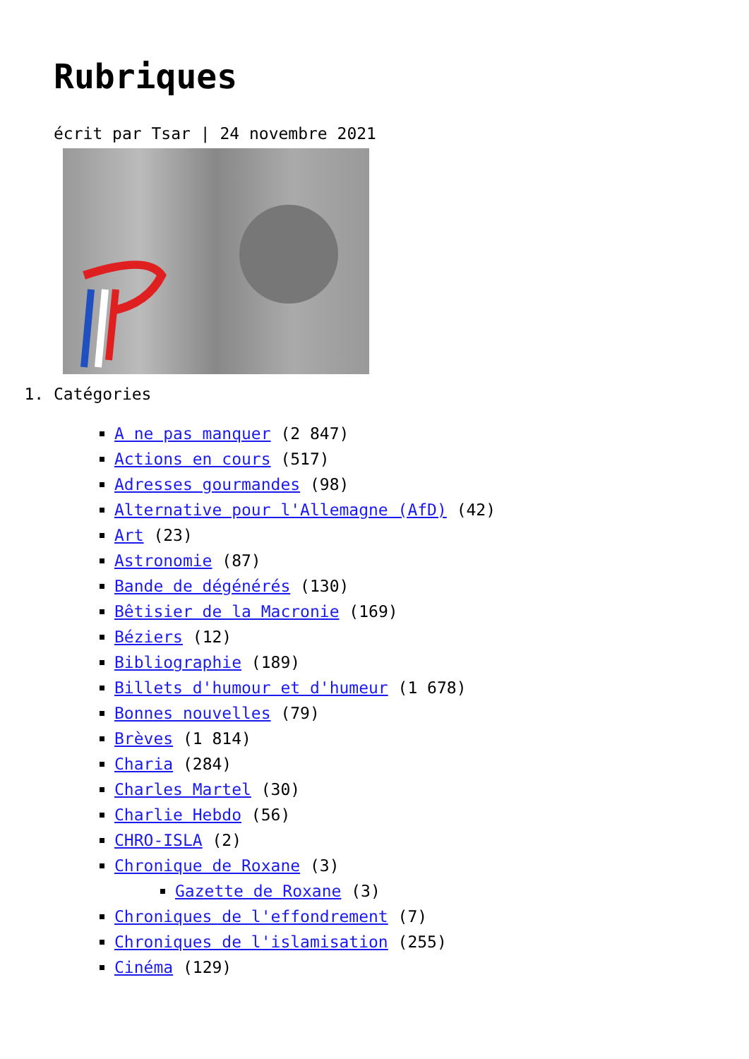Rubriques
écrit par Tsar | 24 novembre 2021
1. Catégories
A ne pas manquer (2 847)
Actions en cours (517)
Adresses gourmandes (98)
Alternative pour l'Allemagne (AfD) (42)
Art (23)
Astronomie (87)
Bande de dégénérés (130)
Bêtisier de la Macronie (169)
Béziers (12)
Bibliographie (189)
Billets d'humour et d'humeur (1 678)
Bonnes nouvelles (79)
Brèves (1 814)
Charia (284)
Charles Martel (30)
Charlie Hebdo (56)
CHRO-ISLA (2)
Chronique de Roxane (3)
Gazette de Roxane (3)
Chroniques de l'effondrement (7)
Chroniques de l'islamisation (255)
Cinéma (129)